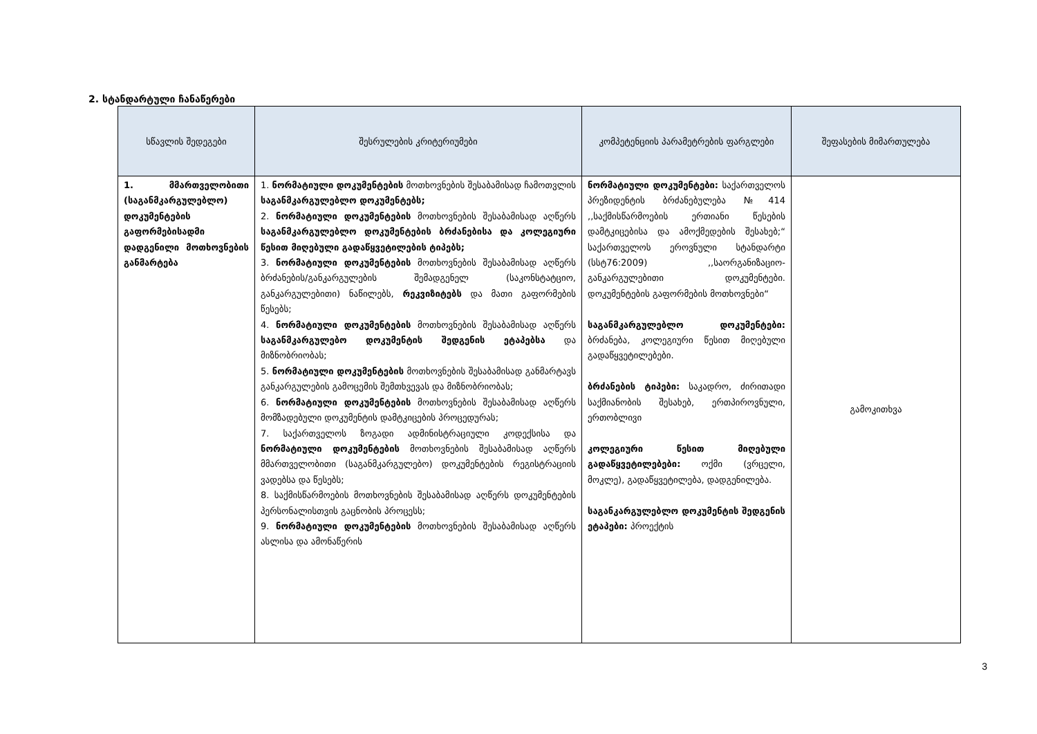2. სტანდარტული ჩანაწერები
| სწავლის შედეგები | შესრულების კრიტერიუმები | კომპეტენციის პარამეტრების ფარგლები | შეფასების მიმართულება |
| --- | --- | --- | --- |
| 1. მმართველობითი (საგანმკარგულებლო) დოკუმენტების გაფორმებისადმი დადგენილი მოთხოვნების განმარტება | 1. ნორმატიული დოკუმენტების მოთხოვნების შესაბამისად ჩამოთვლის საგანმკარგულებლო დოკუმენტებს; 2. ნორმატიული დოკუმენტების მოთხოვნების შესაბამისად აღწერს საგანმკარგულებლო დოკუმენტების ბრძანებისა და კოლეგიური წესით მიღებული გადაწყვეტილების ტიპებს; 3. ნორმატიული დოკუმენტების მოთხოვნების შესაბამისად აღწერს ბრძანების/განკარგულების შემადგენელ (საკონსტატციო, განკარგულებითი) ნაწილებს, რეკვიზიტებს და მათი გაფორმების წესებს; 4. ნორმატიული დოკუმენტების მოთხოვნების შესაბამისად აღწერს საგანმკარგულებო დოკუმენტის შედგენის ეტაპებსა და მიზნობრიობას; 5. ნორმატიული დოკუმენტების მოთხოვნების შესაბამისად განმარტავს განკარგულების გამოცემის შემთხვევას და მიზნობრიობას; 6. ნორმატიული დოკუმენტების მოთხოვნების შესაბამისად აღწერს მომზადებული დოკუმენტის დამტკიცების პროცედურას; 7. საქართველოს ზოგადი ადმინისტრაციული კოდექსისა და ნორმატიული დოკუმენტების მოთხოვნების შესაბამისად აღწერს მმართველობითი (საგანმკარგულებო) დოკუმენტების რეგისტრაციის ვადებსა და წესებს; 8. საქმისწარმოების მოთხოვნების შესაბამისად აღწერს დოკუმენტების პერსონალისთვის გაცნობის პროცესს; 9. ნორმატიული დოკუმენტების მოთხოვნების შესაბამისად აღწერს ასლისა და ამონაწერის | ნორმატიული დოკუმენტები: საქართველოს პრეზიდენტის ბრძანებულება №414 ,,საქმისწარმოების ერთიანი წესების დამტკიცებისა და ამოქმედების შესახებ;“ საქართველოს ეროვნული სტანდარტი (სსტ76:2009) ,,საორგანიზაციო-განკარგულებითი დოკუმენტები. დოკუმენტების გაფორმების მოთხოვნები“ საგანმკარგულებლო დოკუმენტები: ბრძანება, კოლეგიური წესით მიღებული გადაწყვეტილებები. ბრძანების ტიპები: საკადრო, ძირითადი საქმიანობის შესახებ, ერთპიროვნული, ერთობლივი კოლეგიური წესით მიღებული გადაწყვეტილებები: ოქმი (ვრცელი, მოკლე), გადაწყვეტილება, დადგენილება. საგანკარგულებლო დოკუმენტის შედგენის ეტაპები: პროექტის | გამოკითხვა |
3